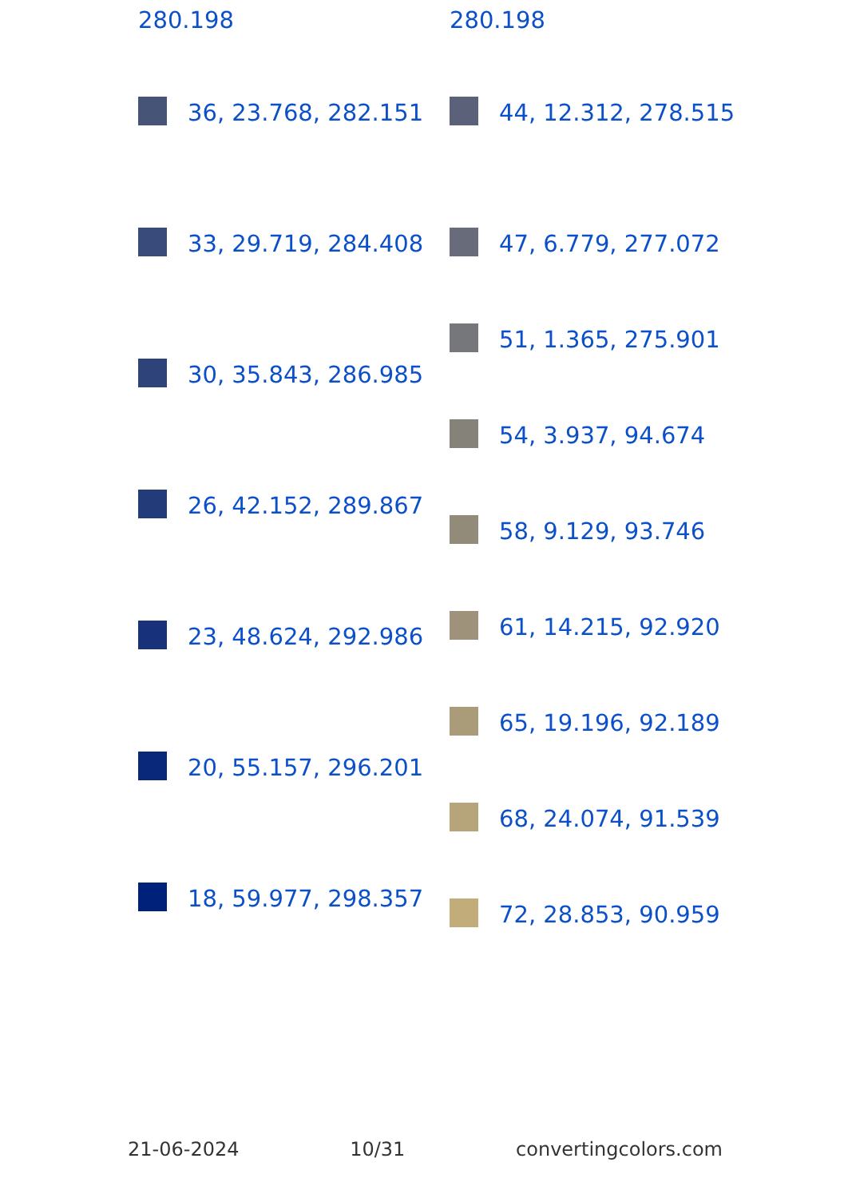280.198
36, 23.768, 282.151
33, 29.719, 284.408
30, 35.843, 286.985
26, 42.152, 289.867
23, 48.624, 292.986
20, 55.157, 296.201
18, 59.977, 298.357
280.198
44, 12.312, 278.515
47, 6.779, 277.072
51, 1.365, 275.901
54, 3.937, 94.674
58, 9.129, 93.746
61, 14.215, 92.920
65, 19.196, 92.189
68, 24.074, 91.539
72, 28.853, 90.959
21-06-2024 10/31 convertingcolors.com